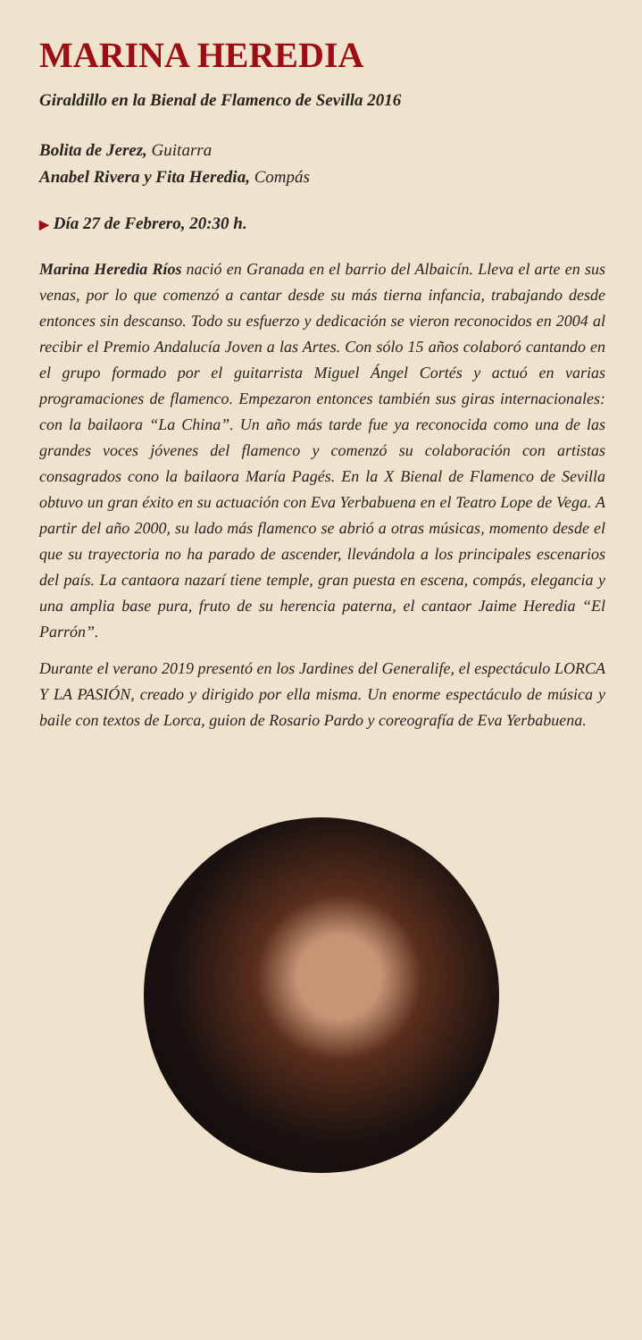MARINA HEREDIA
Giraldillo en la Bienal de Flamenco de Sevilla 2016
Bolita de Jerez, Guitarra
Anabel Rivera y Fita Heredia, Compás
▶ Día 27 de Febrero, 20:30 h.
Marina Heredia Ríos nació en Granada en el barrio del Albaicín. Lleva el arte en sus venas, por lo que comenzó a cantar desde su más tierna infancia, trabajando desde entonces sin descanso. Todo su esfuerzo y dedicación se vieron reconocidos en 2004 al recibir el Premio Andalucía Joven a las Artes. Con sólo 15 años colaboró cantando en el grupo formado por el guitarrista Miguel Ángel Cortés y actuó en varias programaciones de flamenco. Empezaron entonces también sus giras internacionales: con la bailaora “La China”. Un año más tarde fue ya reconocida como una de las grandes voces jóvenes del flamenco y comenzó su colaboración con artistas consagrados cono la bailaora María Pagés. En la X Bienal de Flamenco de Sevilla obtuvo un gran éxito en su actuación con Eva Yerbabuena en el Teatro Lope de Vega. A partir del año 2000, su lado más flamenco se abrió a otras músicas, momento desde el que su trayectoria no ha parado de ascender, llevándola a los principales escenarios del país. La cantaora nazarí tiene temple, gran puesta en escena, compás, elegancia y una amplia base pura, fruto de su herencia paterna, el cantaor Jaime Heredia “El Parrón”.
Durante el verano 2019 presentó en los Jardines del Generalife, el espectáculo LORCA Y LA PASIÓN, creado y dirigido por ella misma. Un enorme espectáculo de música y baile con textos de Lorca, guion de Rosario Pardo y coreografía de Eva Yerbabuena.